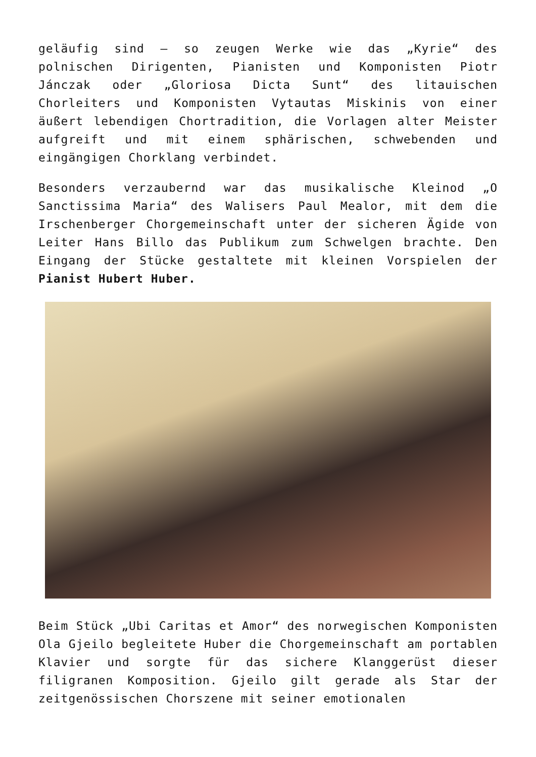geläufig sind – so zeugen Werke wie das „Kyrie“ des polnischen Dirigenten, Pianisten und Komponisten Piotr Jánczak oder „Gloriosa Dicta Sunt“ des litauischen Chorleiters und Komponisten Vytautas Miskinis von einer äußert lebendigen Chortradition, die Vorlagen alter Meister aufgreift und mit einem sphärischen, schwebenden und eingängigen Chorklang verbindet.
Besonders verzaubernd war das musikalische Kleinod „O Sanctissima Maria“ des Walisers Paul Mealor, mit dem die Irschenberger Chorgemeinschaft unter der sicheren Ägide von Leiter Hans Billo das Publikum zum Schwelgen brachte. Den Eingang der Stücke gestaltete mit kleinen Vorspielen der Pianist Hubert Huber.
Beim Stück „Ubi Caritas et Amor“ des norwegischen Komponisten Ola Gjeilo begleitete Huber die Chorgemeinschaft am portablen Klavier und sorgte für das sichere Klanggerüst dieser filigranen Komposition. Gjeilo gilt gerade als Star der zeitgenössischen Chorszene mit seiner emotionalen